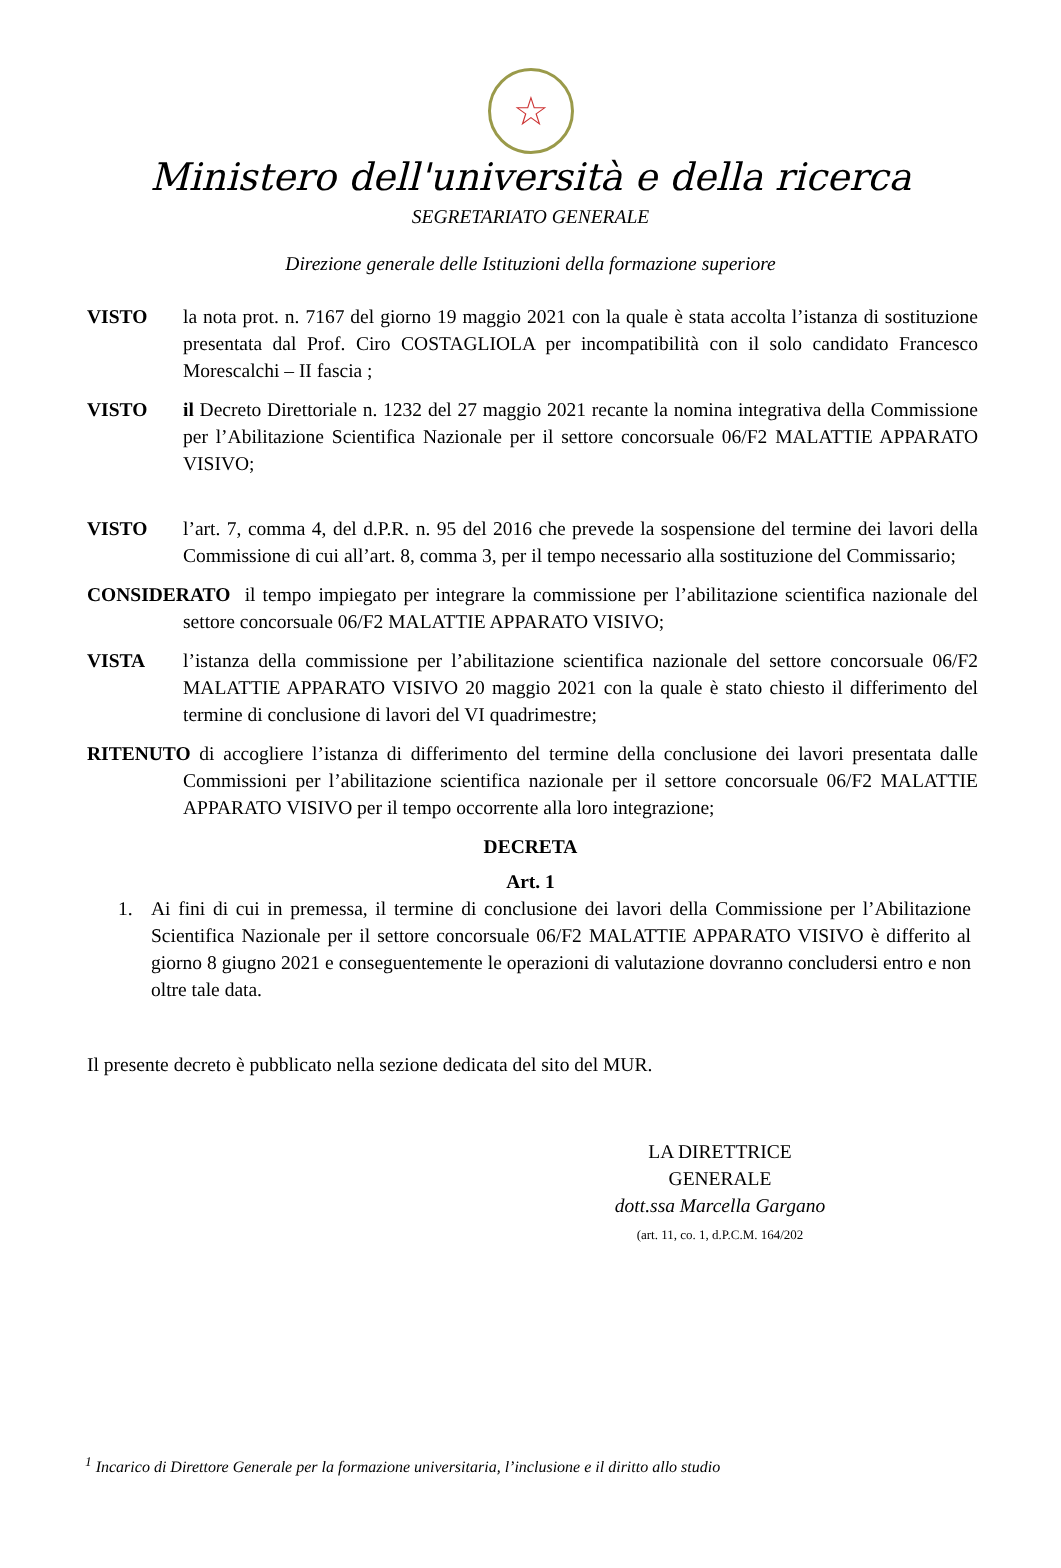☆
Ministero dell'università e della ricerca
SEGRETARIATO GENERALE
Direzione generale delle Istituzioni della formazione superiore
VISTO la nota prot. n. 7167 del giorno 19 maggio 2021 con la quale è stata accolta l’istanza di sostituzione presentata dal Prof. Ciro COSTAGLIOLA per incompatibilità con il solo candidato Francesco Morescalchi – II fascia ;
VISTO il Decreto Direttoriale n. 1232 del 27 maggio 2021 recante la nomina integrativa della Commissione per l’Abilitazione Scientifica Nazionale per il settore concorsuale 06/F2 MALATTIE APPARATO VISIVO;
VISTO l’art. 7, comma 4, del d.P.R. n. 95 del 2016 che prevede la sospensione del termine dei lavori della Commissione di cui all’art. 8, comma 3, per il tempo necessario alla sostituzione del Commissario;
CONSIDERATO il tempo impiegato per integrare la commissione per l’abilitazione scientifica nazionale del settore concorsuale 06/F2 MALATTIE APPARATO VISIVO;
VISTA l’istanza della commissione per l’abilitazione scientifica nazionale del settore concorsuale 06/F2 MALATTIE APPARATO VISIVO 20 maggio 2021 con la quale è stato chiesto il differimento del termine di conclusione di lavori del VI quadrimestre;
RITENUTO di accogliere l’istanza di differimento del termine della conclusione dei lavori presentata dalle Commissioni per l’abilitazione scientifica nazionale per il settore concorsuale 06/F2 MALATTIE APPARATO VISIVO per il tempo occorrente alla loro integrazione;
DECRETA
Art. 1
1. Ai fini di cui in premessa, il termine di conclusione dei lavori della Commissione per l’Abilitazione Scientifica Nazionale per il settore concorsuale 06/F2 MALATTIE APPARATO VISIVO è differito al giorno 8 giugno 2021 e conseguentemente le operazioni di valutazione dovranno concludersi entro e non oltre tale data.
Il presente decreto è pubblicato nella sezione dedicata del sito del MUR.
LA DIRETTRICE GENERALE
dott.ssa Marcella Gargano
(art. 11, co. 1, d.P.C.M. 164/202
<sup>1</sup> Incarico di Direttore Generale per la formazione universitaria, l’inclusione e il diritto allo studio